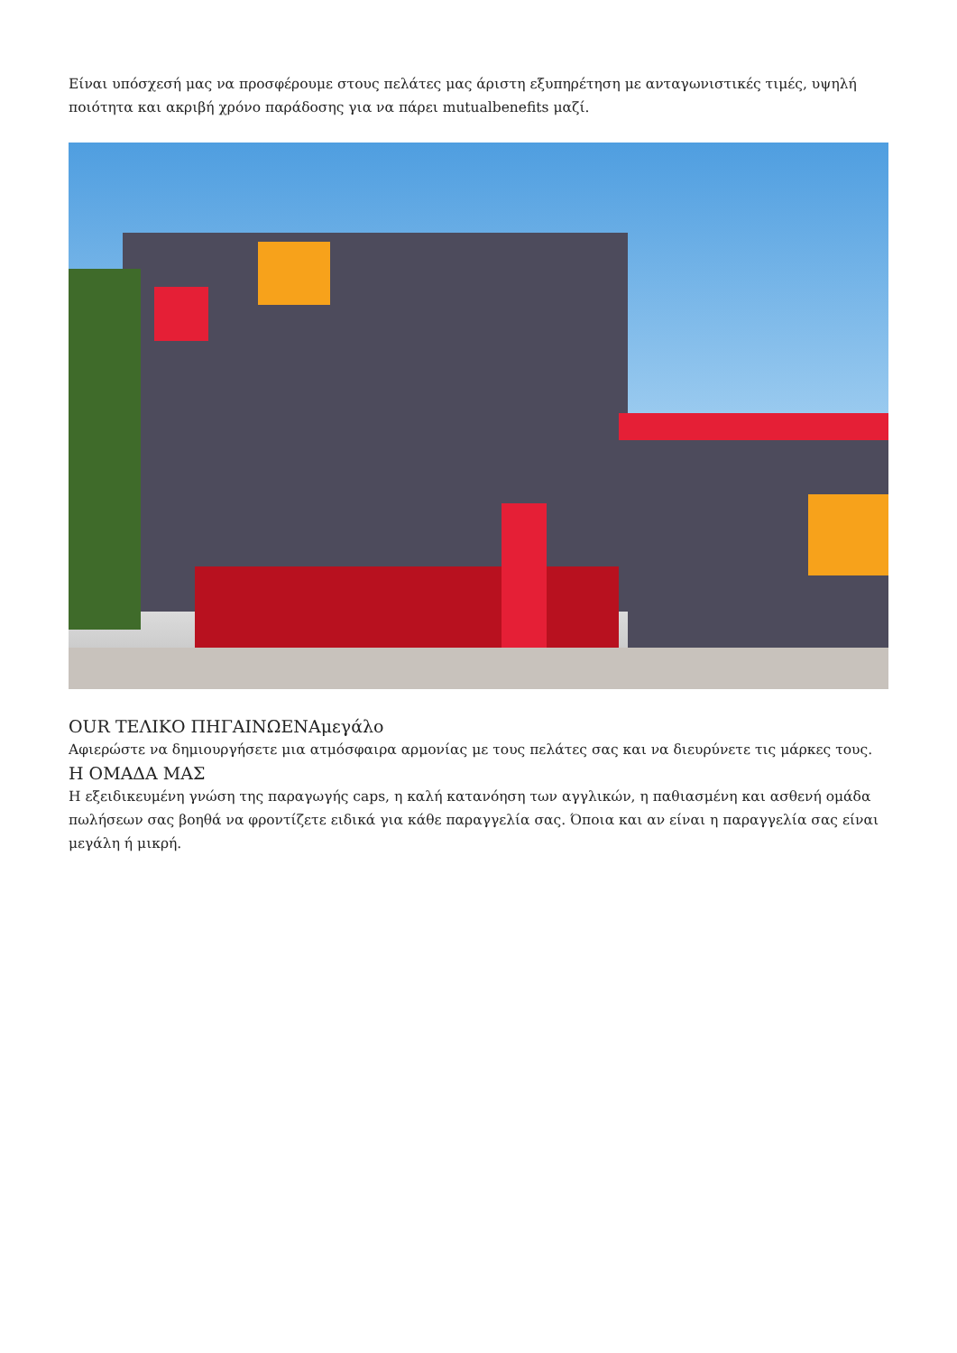Είναι υπόσχεσή μας να προσφέρουμε στους πελάτες μας άριστη εξυπηρέτηση με ανταγωνιστικές τιμές, υψηλή ποιότητα και ακριβή χρόνο παράδοσης για να πάρει mutualbenefits μαζί.
OUR ΤΕΛΙΚΟ ΠΗΓΑΙΝΩΕΝΑμεγάλο
Αφιερώστε να δημιουργήσετε μια ατμόσφαιρα αρμονίας με τους πελάτες σας και να διευρύνετε τις μάρκες τους.
Η ΟΜΑΔΑ ΜΑΣ
Η εξειδικευμένη γνώση της παραγωγής caps, η καλή κατανόηση των αγγλικών, η παθιασμένη και ασθενή ομάδα πωλήσεων σας βοηθά να φροντίζετε ειδικά για κάθε παραγγελία σας. Όποια και αν είναι η παραγγελία σας είναι μεγάλη ή μικρή.